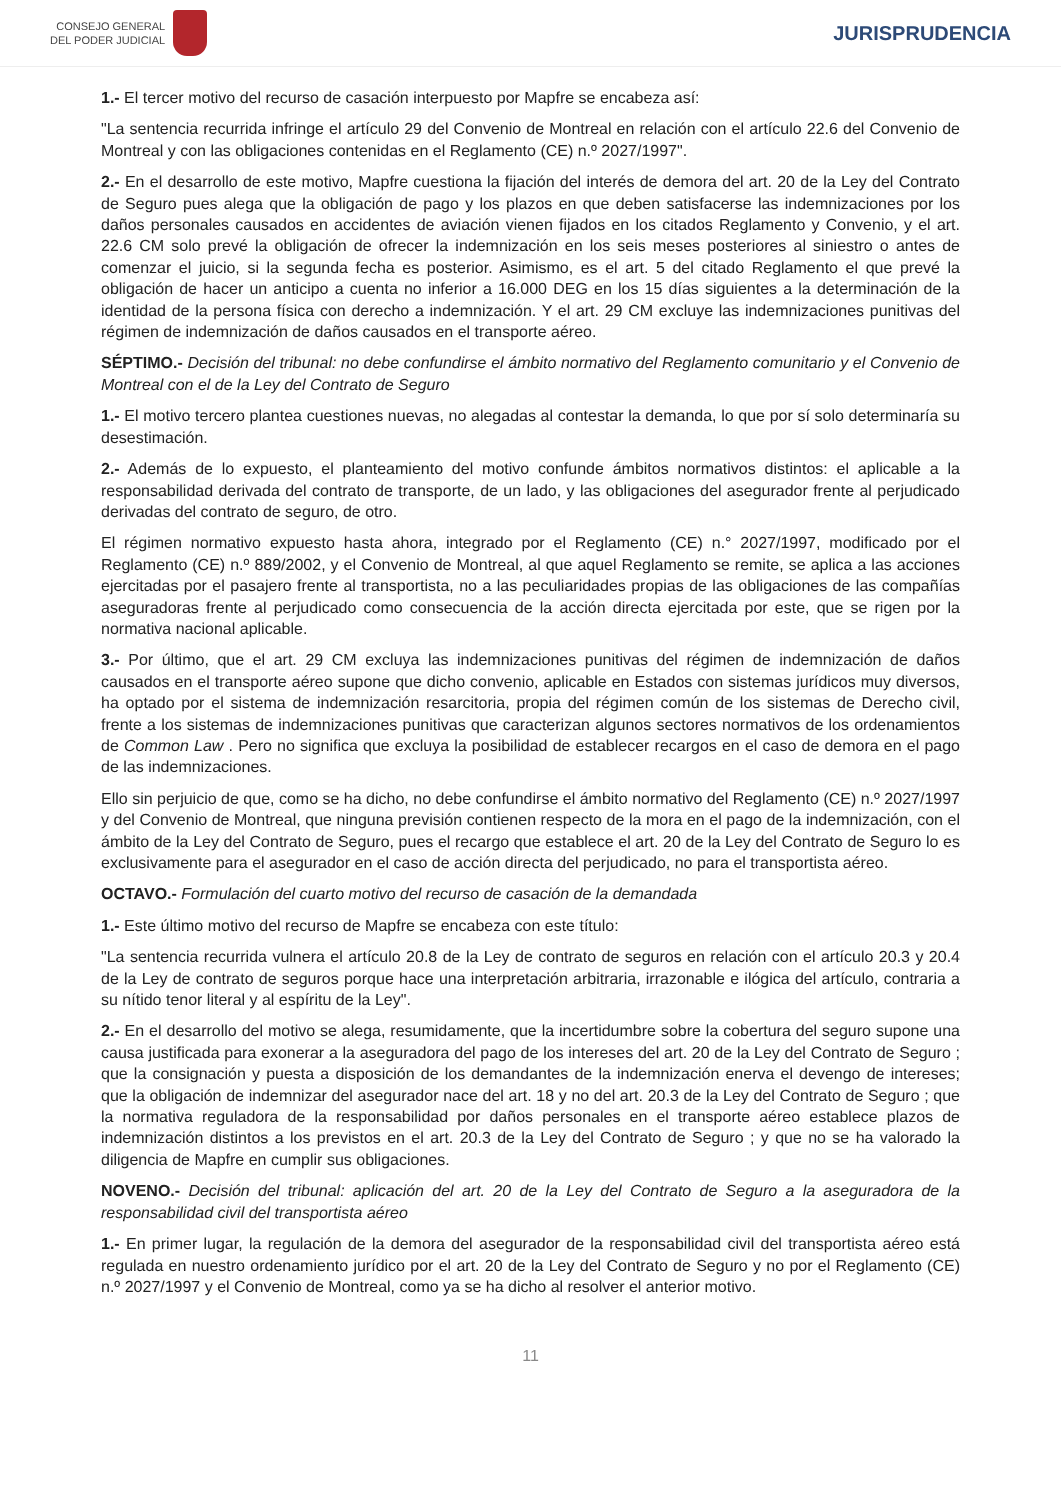CONSEJO GENERAL
DEL PODER JUDICIAL
JURISPRUDENCIA
1.- El tercer motivo del recurso de casación interpuesto por Mapfre se encabeza así:
"La sentencia recurrida infringe el artículo 29 del Convenio de Montreal en relación con el artículo 22.6 del Convenio de Montreal y con las obligaciones contenidas en el Reglamento (CE) n.º 2027/1997".
2.- En el desarrollo de este motivo, Mapfre cuestiona la fijación del interés de demora del art. 20 de la Ley del Contrato de Seguro pues alega que la obligación de pago y los plazos en que deben satisfacerse las indemnizaciones por los daños personales causados en accidentes de aviación vienen fijados en los citados Reglamento y Convenio, y el art. 22.6 CM solo prevé la obligación de ofrecer la indemnización en los seis meses posteriores al siniestro o antes de comenzar el juicio, si la segunda fecha es posterior. Asimismo, es el art. 5 del citado Reglamento el que prevé la obligación de hacer un anticipo a cuenta no inferior a 16.000 DEG en los 15 días siguientes a la determinación de la identidad de la persona física con derecho a indemnización. Y el art. 29 CM excluye las indemnizaciones punitivas del régimen de indemnización de daños causados en el transporte aéreo.
SÉPTIMO.- Decisión del tribunal: no debe confundirse el ámbito normativo del Reglamento comunitario y el Convenio de Montreal con el de la Ley del Contrato de Seguro
1.- El motivo tercero plantea cuestiones nuevas, no alegadas al contestar la demanda, lo que por sí solo determinaría su desestimación.
2.- Además de lo expuesto, el planteamiento del motivo confunde ámbitos normativos distintos: el aplicable a la responsabilidad derivada del contrato de transporte, de un lado, y las obligaciones del asegurador frente al perjudicado derivadas del contrato de seguro, de otro.
El régimen normativo expuesto hasta ahora, integrado por el Reglamento (CE) n.° 2027/1997, modificado por el Reglamento (CE) n.º 889/2002, y el Convenio de Montreal, al que aquel Reglamento se remite, se aplica a las acciones ejercitadas por el pasajero frente al transportista, no a las peculiaridades propias de las obligaciones de las compañías aseguradoras frente al perjudicado como consecuencia de la acción directa ejercitada por este, que se rigen por la normativa nacional aplicable.
3.- Por último, que el art. 29 CM excluya las indemnizaciones punitivas del régimen de indemnización de daños causados en el transporte aéreo supone que dicho convenio, aplicable en Estados con sistemas jurídicos muy diversos, ha optado por el sistema de indemnización resarcitoria, propia del régimen común de los sistemas de Derecho civil, frente a los sistemas de indemnizaciones punitivas que caracterizan algunos sectores normativos de los ordenamientos de Common Law . Pero no significa que excluya la posibilidad de establecer recargos en el caso de demora en el pago de las indemnizaciones.
Ello sin perjuicio de que, como se ha dicho, no debe confundirse el ámbito normativo del Reglamento (CE) n.º 2027/1997 y del Convenio de Montreal, que ninguna previsión contienen respecto de la mora en el pago de la indemnización, con el ámbito de la Ley del Contrato de Seguro, pues el recargo que establece el art. 20 de la Ley del Contrato de Seguro lo es exclusivamente para el asegurador en el caso de acción directa del perjudicado, no para el transportista aéreo.
OCTAVO.- Formulación del cuarto motivo del recurso de casación de la demandada
1.- Este último motivo del recurso de Mapfre se encabeza con este título:
"La sentencia recurrida vulnera el artículo 20.8 de la Ley de contrato de seguros en relación con el artículo 20.3 y 20.4 de la Ley de contrato de seguros porque hace una interpretación arbitraria, irrazonable e ilógica del artículo, contraria a su nítido tenor literal y al espíritu de la Ley".
2.- En el desarrollo del motivo se alega, resumidamente, que la incertidumbre sobre la cobertura del seguro supone una causa justificada para exonerar a la aseguradora del pago de los intereses del art. 20 de la Ley del Contrato de Seguro ; que la consignación y puesta a disposición de los demandantes de la indemnización enerva el devengo de intereses; que la obligación de indemnizar del asegurador nace del art. 18 y no del art. 20.3 de la Ley del Contrato de Seguro ; que la normativa reguladora de la responsabilidad por daños personales en el transporte aéreo establece plazos de indemnización distintos a los previstos en el art. 20.3 de la Ley del Contrato de Seguro ; y que no se ha valorado la diligencia de Mapfre en cumplir sus obligaciones.
NOVENO.- Decisión del tribunal: aplicación del art. 20 de la Ley del Contrato de Seguro a la aseguradora de la responsabilidad civil del transportista aéreo
1.- En primer lugar, la regulación de la demora del asegurador de la responsabilidad civil del transportista aéreo está regulada en nuestro ordenamiento jurídico por el art. 20 de la Ley del Contrato de Seguro y no por el Reglamento (CE) n.º 2027/1997 y el Convenio de Montreal, como ya se ha dicho al resolver el anterior motivo.
11